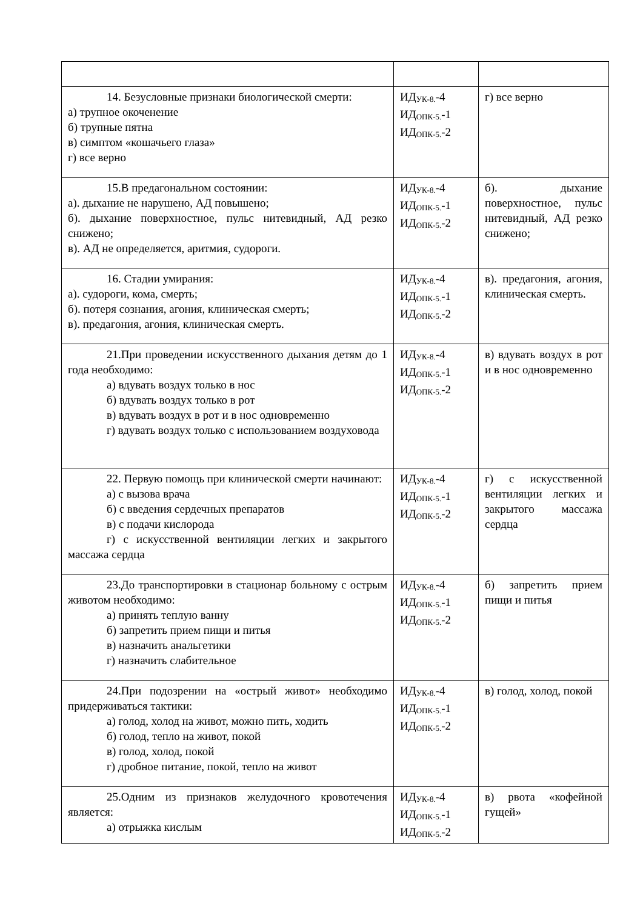| 14. Безусловные признаки биологической смерти: а) трупное окоченение б) трупные пятна в) симптом «кошачьего глаза» г) все верно | ИД<sub>УК-8.</sub>-4 ИД<sub>ОПК-5.</sub>-1 ИД<sub>ОПК-5.</sub>-2 | г) все верно |
| 15.В предагональном состоянии: а). дыхание не нарушено, АД повышено; б). дыхание поверхностное, пульс нитевидный, АД резко снижено; в). АД не определяется, аритмия, судороги. | ИД<sub>УК-8.</sub>-4 ИД<sub>ОПК-5.</sub>-1 ИД<sub>ОПК-5.</sub>-2 | б). дыхание поверхностное, пульс нитевидный, АД резко снижено; |
| 16. Стадии умирания: а). судороги, кома, смерть; б). потеря сознания, агония, клиническая смерть; в). предагония, агония, клиническая смерть. | ИД<sub>УК-8.</sub>-4 ИД<sub>ОПК-5.</sub>-1 ИД<sub>ОПК-5.</sub>-2 | в). предагония, агония, клиническая смерть. |
| 21.При проведении искусственного дыхания детям до 1 года необходимо: а) вдувать воздух только в нос б) вдувать воздух только в рот в) вдувать воздух в рот и в нос одновременно г) вдувать воздух только с использованием воздуховода | ИД<sub>УК-8.</sub>-4 ИД<sub>ОПК-5.</sub>-1 ИД<sub>ОПК-5.</sub>-2 | в) вдувать воздух в рот и в нос одновременно |
| 22. Первую помощь при клинической смерти начинают: а) с вызова врача б) с введения сердечных препаратов в) с подачи кислорода г) с искусственной вентиляции легких и закрытого массажа сердца | ИД<sub>УК-8.</sub>-4 ИД<sub>ОПК-5.</sub>-1 ИД<sub>ОПК-5.</sub>-2 | г) с искусственной вентиляции легких и закрытого массажа сердца |
| 23.До транспортировки в стационар больному с острым животом необходимо: а) принять теплую ванну б) запретить прием пищи и питья в) назначить анальгетики г) назначить слабительное | ИД<sub>УК-8.</sub>-4 ИД<sub>ОПК-5.</sub>-1 ИД<sub>ОПК-5.</sub>-2 | б) запретить прием пищи и питья |
| 24.При подозрении на «острый живот» необходимо придерживаться тактики: а) голод, холод на живот, можно пить, ходить б) голод, тепло на живот, покой в) голод, холод, покой г) дробное питание, покой, тепло на живот | ИД<sub>УК-8.</sub>-4 ИД<sub>ОПК-5.</sub>-1 ИД<sub>ОПК-5.</sub>-2 | в) голод, холод, покой |
| 25.Одним из признаков желудочного кровотечения является: а) отрыжка кислым | ИД<sub>УК-8.</sub>-4 ИД<sub>ОПК-5.</sub>-1 ИД<sub>ОПК-5.</sub>-2 | в) рвота «кофейной гущей» |